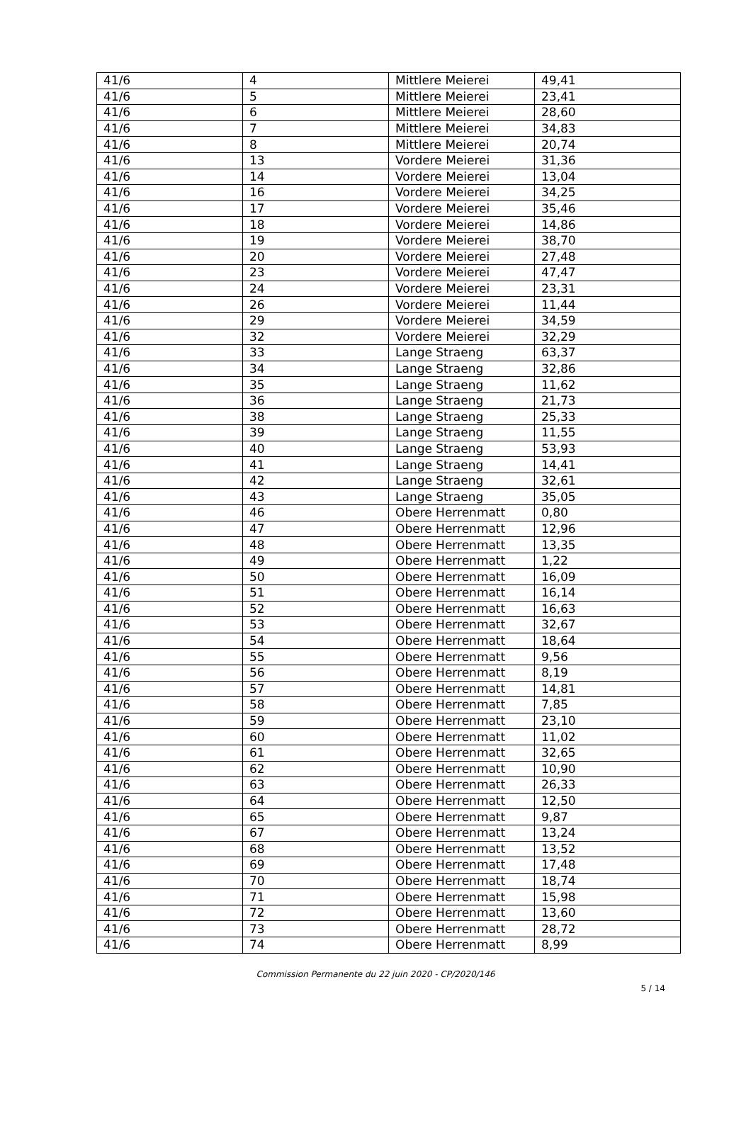| 41/6 | 4 | Mittlere Meierei | 49,41 |
| 41/6 | 5 | Mittlere Meierei | 23,41 |
| 41/6 | 6 | Mittlere Meierei | 28,60 |
| 41/6 | 7 | Mittlere Meierei | 34,83 |
| 41/6 | 8 | Mittlere Meierei | 20,74 |
| 41/6 | 13 | Vordere Meierei | 31,36 |
| 41/6 | 14 | Vordere Meierei | 13,04 |
| 41/6 | 16 | Vordere Meierei | 34,25 |
| 41/6 | 17 | Vordere Meierei | 35,46 |
| 41/6 | 18 | Vordere Meierei | 14,86 |
| 41/6 | 19 | Vordere Meierei | 38,70 |
| 41/6 | 20 | Vordere Meierei | 27,48 |
| 41/6 | 23 | Vordere Meierei | 47,47 |
| 41/6 | 24 | Vordere Meierei | 23,31 |
| 41/6 | 26 | Vordere Meierei | 11,44 |
| 41/6 | 29 | Vordere Meierei | 34,59 |
| 41/6 | 32 | Vordere Meierei | 32,29 |
| 41/6 | 33 | Lange Straeng | 63,37 |
| 41/6 | 34 | Lange Straeng | 32,86 |
| 41/6 | 35 | Lange Straeng | 11,62 |
| 41/6 | 36 | Lange Straeng | 21,73 |
| 41/6 | 38 | Lange Straeng | 25,33 |
| 41/6 | 39 | Lange Straeng | 11,55 |
| 41/6 | 40 | Lange Straeng | 53,93 |
| 41/6 | 41 | Lange Straeng | 14,41 |
| 41/6 | 42 | Lange Straeng | 32,61 |
| 41/6 | 43 | Lange Straeng | 35,05 |
| 41/6 | 46 | Obere Herrenmatt | 0,80 |
| 41/6 | 47 | Obere Herrenmatt | 12,96 |
| 41/6 | 48 | Obere Herrenmatt | 13,35 |
| 41/6 | 49 | Obere Herrenmatt | 1,22 |
| 41/6 | 50 | Obere Herrenmatt | 16,09 |
| 41/6 | 51 | Obere Herrenmatt | 16,14 |
| 41/6 | 52 | Obere Herrenmatt | 16,63 |
| 41/6 | 53 | Obere Herrenmatt | 32,67 |
| 41/6 | 54 | Obere Herrenmatt | 18,64 |
| 41/6 | 55 | Obere Herrenmatt | 9,56 |
| 41/6 | 56 | Obere Herrenmatt | 8,19 |
| 41/6 | 57 | Obere Herrenmatt | 14,81 |
| 41/6 | 58 | Obere Herrenmatt | 7,85 |
| 41/6 | 59 | Obere Herrenmatt | 23,10 |
| 41/6 | 60 | Obere Herrenmatt | 11,02 |
| 41/6 | 61 | Obere Herrenmatt | 32,65 |
| 41/6 | 62 | Obere Herrenmatt | 10,90 |
| 41/6 | 63 | Obere Herrenmatt | 26,33 |
| 41/6 | 64 | Obere Herrenmatt | 12,50 |
| 41/6 | 65 | Obere Herrenmatt | 9,87 |
| 41/6 | 67 | Obere Herrenmatt | 13,24 |
| 41/6 | 68 | Obere Herrenmatt | 13,52 |
| 41/6 | 69 | Obere Herrenmatt | 17,48 |
| 41/6 | 70 | Obere Herrenmatt | 18,74 |
| 41/6 | 71 | Obere Herrenmatt | 15,98 |
| 41/6 | 72 | Obere Herrenmatt | 13,60 |
| 41/6 | 73 | Obere Herrenmatt | 28,72 |
| 41/6 | 74 | Obere Herrenmatt | 8,99 |
Commission Permanente du 22 juin 2020 - CP/2020/146
5 / 14